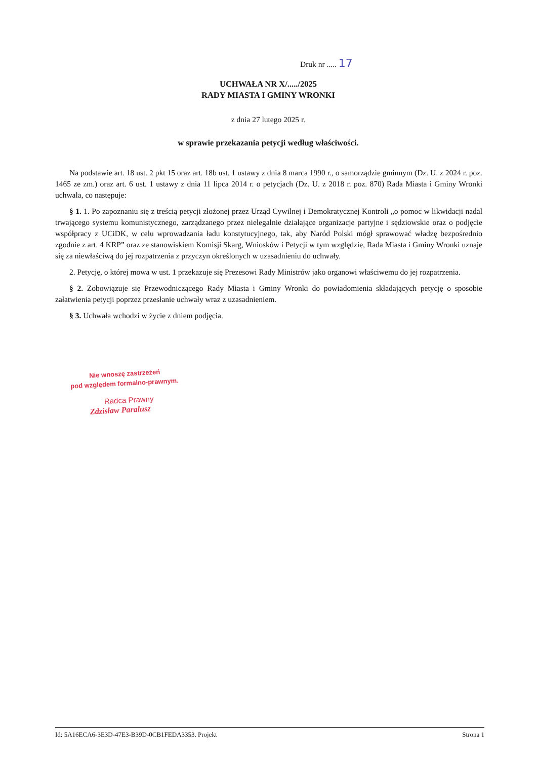Druk nr ..... 17
UCHWAŁA NR X/...../2025
RADY MIASTA I GMINY WRONKI
z dnia 27 lutego 2025 r.
w sprawie przekazania petycji według właściwości.
Na podstawie art. 18 ust. 2 pkt 15 oraz art. 18b ust. 1 ustawy z dnia 8 marca 1990 r., o samorządzie gminnym (Dz. U. z 2024 r. poz. 1465 ze zm.) oraz art. 6 ust. 1 ustawy z dnia 11 lipca 2014 r. o petycjach (Dz. U. z 2018 r. poz. 870) Rada Miasta i Gminy Wronki uchwala, co następuje:
§ 1. 1. Po zapoznaniu się z treścią petycji złożonej przez Urząd Cywilnej i Demokratycznej Kontroli „o pomoc w likwidacji nadal trwającego systemu komunistycznego, zarządzanego przez nielegalnie działające organizacje partyjne i sędziowskie oraz o podjęcie współpracy z UCiDK, w celu wprowadzania ładu konstytucyjnego, tak, aby Naród Polski mógł sprawować władzę bezpośrednio zgodnie z art. 4 KRP” oraz ze stanowiskiem Komisji Skarg, Wniosków i Petycji w tym względzie, Rada Miasta i Gminy Wronki uznaje się za niewłaściwą do jej rozpatrzenia z przyczyn określonych w uzasadnieniu do uchwały.
2. Petycję, o której mowa w ust. 1 przekazuje się Prezesowi Rady Ministrów jako organowi właściwemu do jej rozpatrzenia.
§ 2. Zobowiązuje się Przewodniczącego Rady Miasta i Gminy Wronki do powiadomienia składających petycję o sposobie załatwienia petycji poprzez przesłanie uchwały wraz z uzasadnieniem.
§ 3. Uchwała wchodzi w życie z dniem podjęcia.
Nie wnoszę zastrzeżeń
pod względem formalno-prawnym.
Radca Prawny
Zdzisław Paralusz
Id: 5A16ECA6-3E3D-47E3-B39D-0CB1FEDA3353. Projekt Strona 1